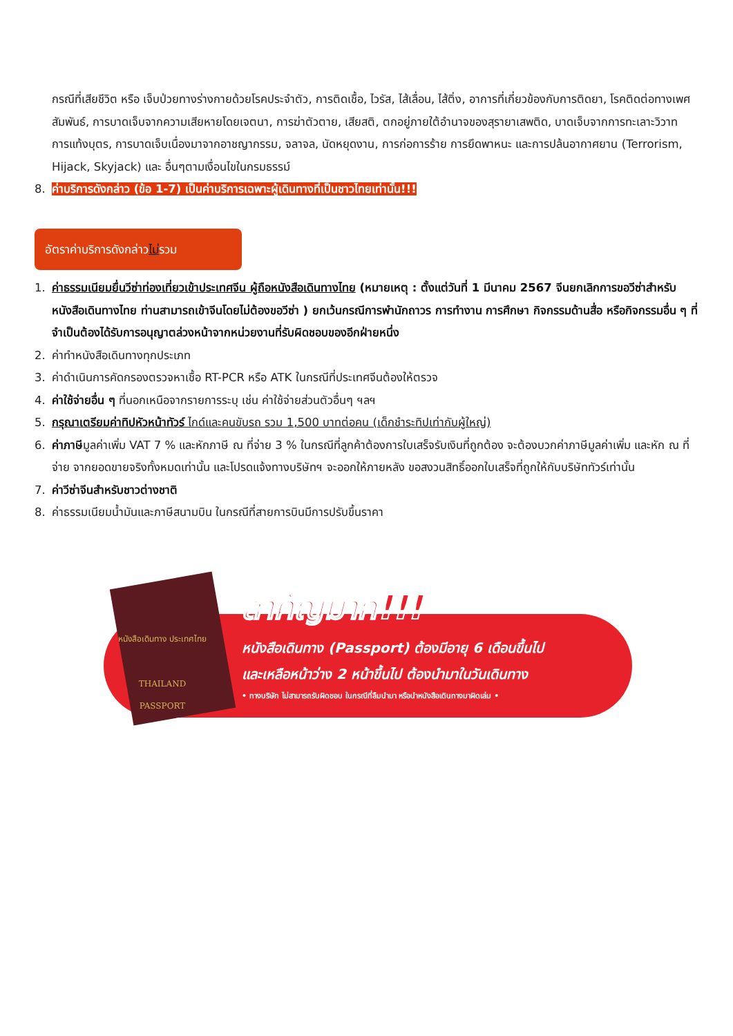กรณีที่เสียชีวิต หรือ เจ็บป่วยทางร่างกายด้วยโรคประจำตัว, การติดเชื้อ, ไวรัส, ไส้เลื่อน, ไส้ติ่ง, อาการที่เกี่ยวข้องกับการติดยา, โรคติดต่อทางเพศสัมพันธ์, การบาดเจ็บจากความเสียหายโดยเจตนา, การฆ่าตัวตาย, เสียสติ, ตกอยู่ภายใต้อำนาจของสุรายาเสพติด, บาดเจ็บจากการทะเลาะวิวาท การแท้งบุตร, การบาดเจ็บเนื่องมาจากอาชญากรรม, จลาจล, นัดหยุดงาน, การก่อการร้าย การยึดพาหนะ และการปล้นอากาศยาน (Terrorism, Hijack, Skyjack) และ อื่นๆตามเงื่อนไขในกรมธรรม์
8. ค่าบริการดังกล่าว (ข้อ 1-7) เป็นค่าบริการเฉพาะผู้เดินทางที่เป็นชาวไทยเท่านั้น!!!
อัตราค่าบริการดังกล่าวไม่รวม
1. ค่าธรรมเนียมยื่นวีซ่าท่องเที่ยวเข้าประเทศจีน ผู้ถือหนังสือเดินทางไทย (หมายเหตุ : ตั้งแต่วันที่ 1 มีนาคม 2567 จีนยกเลิกการขอวีซ่าสำหรับหนังสือเดินทางไทย ท่านสามารถเข้าจีนโดยไม่ต้องขอวีซ่า ) ยกเว้นกรณีการพำนักถาวร การทำงาน การศึกษา กิจกรรมด้านสื่อ หรือกิจกรรมอื่น ๆ ที่จำเป็นต้องได้รับการอนุญาตล่วงหน้าจากหน่วยงานที่รับผิดชอบของอีกฝ่ายหนึ่ง
2. ค่าทำหนังสือเดินทางทุกประเภท
3. ค่าดำเนินการคัดกรองตรวจหาเชื้อ RT-PCR หรือ ATK ในกรณีที่ประเทศจีนต้องให้ตรวจ
4. ค่าใช้จ่ายอื่น ๆ ที่นอกเหนือจากรายการระบุ เช่น ค่าใช้จ่ายส่วนตัวอื่นๆ ฯลฯ
5. กรุณาเตรียมค่าทิปหัวหน้าทัวร์ ไกด์และคนขับรถ รวม 1,500 บาทต่อคน (เด็กชำระทิปเท่ากับผู้ใหญ่)
6. ค่าภาษีมูลค่าเพิ่ม VAT 7 % และหักภาษี ณ ที่จ่าย 3 % ในกรณีที่ลูกค้าต้องการใบเสร็จรับเงินที่ถูกต้อง จะต้องบวกค่าภาษีมูลค่าเพิ่ม และหัก ณ ที่จ่าย จากยอดขายจริงทั้งหมดเท่านั้น และโปรดแจ้งทางบริษัทฯ จะออกให้ภายหลัง ขอสงวนสิทธิ์ออกใบเสร็จที่ถูกให้กับบริษัททัวร์เท่านั้น
7. ค่าวีซ่าจีนสำหรับชาวต่างชาติ
8. ค่าธรรมเนียมน้ำมันและภาษีสนามบิน ในกรณีที่สายการบินมีการปรับขึ้นราคา
หนังสือเดินทาง ประเทศไทย
THAILAND
PASSPORT
สำคัญมาก!!!
หนังสือเดินทาง (Passport) ต้องมีอายุ 6 เดือนขึ้นไป
และเหลือหน้าว่าง 2 หน้าขึ้นไป ต้องนำมาในวันเดินทาง
• ทางบริษัท ไม่สามารถรับผิดชอบ ในกรณีที่ลืมนำมา หรือนำหนังสือเดินทางมาผิดเล่ม •